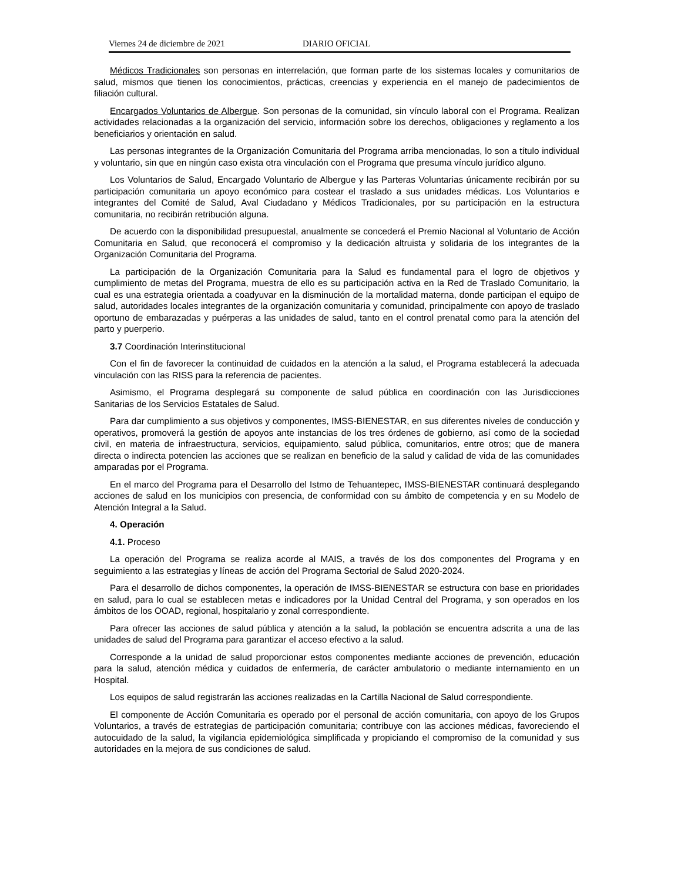Viernes 24 de diciembre de 2021 DIARIO OFICIAL
Médicos Tradicionales son personas en interrelación, que forman parte de los sistemas locales y comunitarios de salud, mismos que tienen los conocimientos, prácticas, creencias y experiencia en el manejo de padecimientos de filiación cultural.
Encargados Voluntarios de Albergue. Son personas de la comunidad, sin vínculo laboral con el Programa. Realizan actividades relacionadas a la organización del servicio, información sobre los derechos, obligaciones y reglamento a los beneficiarios y orientación en salud.
Las personas integrantes de la Organización Comunitaria del Programa arriba mencionadas, lo son a título individual y voluntario, sin que en ningún caso exista otra vinculación con el Programa que presuma vínculo jurídico alguno.
Los Voluntarios de Salud, Encargado Voluntario de Albergue y las Parteras Voluntarias únicamente recibirán por su participación comunitaria un apoyo económico para costear el traslado a sus unidades médicas. Los Voluntarios e integrantes del Comité de Salud, Aval Ciudadano y Médicos Tradicionales, por su participación en la estructura comunitaria, no recibirán retribución alguna.
De acuerdo con la disponibilidad presupuestal, anualmente se concederá el Premio Nacional al Voluntario de Acción Comunitaria en Salud, que reconocerá el compromiso y la dedicación altruista y solidaria de los integrantes de la Organización Comunitaria del Programa.
La participación de la Organización Comunitaria para la Salud es fundamental para el logro de objetivos y cumplimiento de metas del Programa, muestra de ello es su participación activa en la Red de Traslado Comunitario, la cual es una estrategia orientada a coadyuvar en la disminución de la mortalidad materna, donde participan el equipo de salud, autoridades locales integrantes de la organización comunitaria y comunidad, principalmente con apoyo de traslado oportuno de embarazadas y puérperas a las unidades de salud, tanto en el control prenatal como para la atención del parto y puerperio.
3.7 Coordinación Interinstitucional
Con el fin de favorecer la continuidad de cuidados en la atención a la salud, el Programa establecerá la adecuada vinculación con las RISS para la referencia de pacientes.
Asimismo, el Programa desplegará su componente de salud pública en coordinación con las Jurisdicciones Sanitarias de los Servicios Estatales de Salud.
Para dar cumplimiento a sus objetivos y componentes, IMSS-BIENESTAR, en sus diferentes niveles de conducción y operativos, promoverá la gestión de apoyos ante instancias de los tres órdenes de gobierno, así como de la sociedad civil, en materia de infraestructura, servicios, equipamiento, salud pública, comunitarios, entre otros; que de manera directa o indirecta potencien las acciones que se realizan en beneficio de la salud y calidad de vida de las comunidades amparadas por el Programa.
En el marco del Programa para el Desarrollo del Istmo de Tehuantepec, IMSS-BIENESTAR continuará desplegando acciones de salud en los municipios con presencia, de conformidad con su ámbito de competencia y en su Modelo de Atención Integral a la Salud.
4. Operación
4.1. Proceso
La operación del Programa se realiza acorde al MAIS, a través de los dos componentes del Programa y en seguimiento a las estrategias y líneas de acción del Programa Sectorial de Salud 2020-2024.
Para el desarrollo de dichos componentes, la operación de IMSS-BIENESTAR se estructura con base en prioridades en salud, para lo cual se establecen metas e indicadores por la Unidad Central del Programa, y son operados en los ámbitos de los OOAD, regional, hospitalario y zonal correspondiente.
Para ofrecer las acciones de salud pública y atención a la salud, la población se encuentra adscrita a una de las unidades de salud del Programa para garantizar el acceso efectivo a la salud.
Corresponde a la unidad de salud proporcionar estos componentes mediante acciones de prevención, educación para la salud, atención médica y cuidados de enfermería, de carácter ambulatorio o mediante internamiento en un Hospital.
Los equipos de salud registrarán las acciones realizadas en la Cartilla Nacional de Salud correspondiente.
El componente de Acción Comunitaria es operado por el personal de acción comunitaria, con apoyo de los Grupos Voluntarios, a través de estrategias de participación comunitaria; contribuye con las acciones médicas, favoreciendo el autocuidado de la salud, la vigilancia epidemiológica simplificada y propiciando el compromiso de la comunidad y sus autoridades en la mejora de sus condiciones de salud.